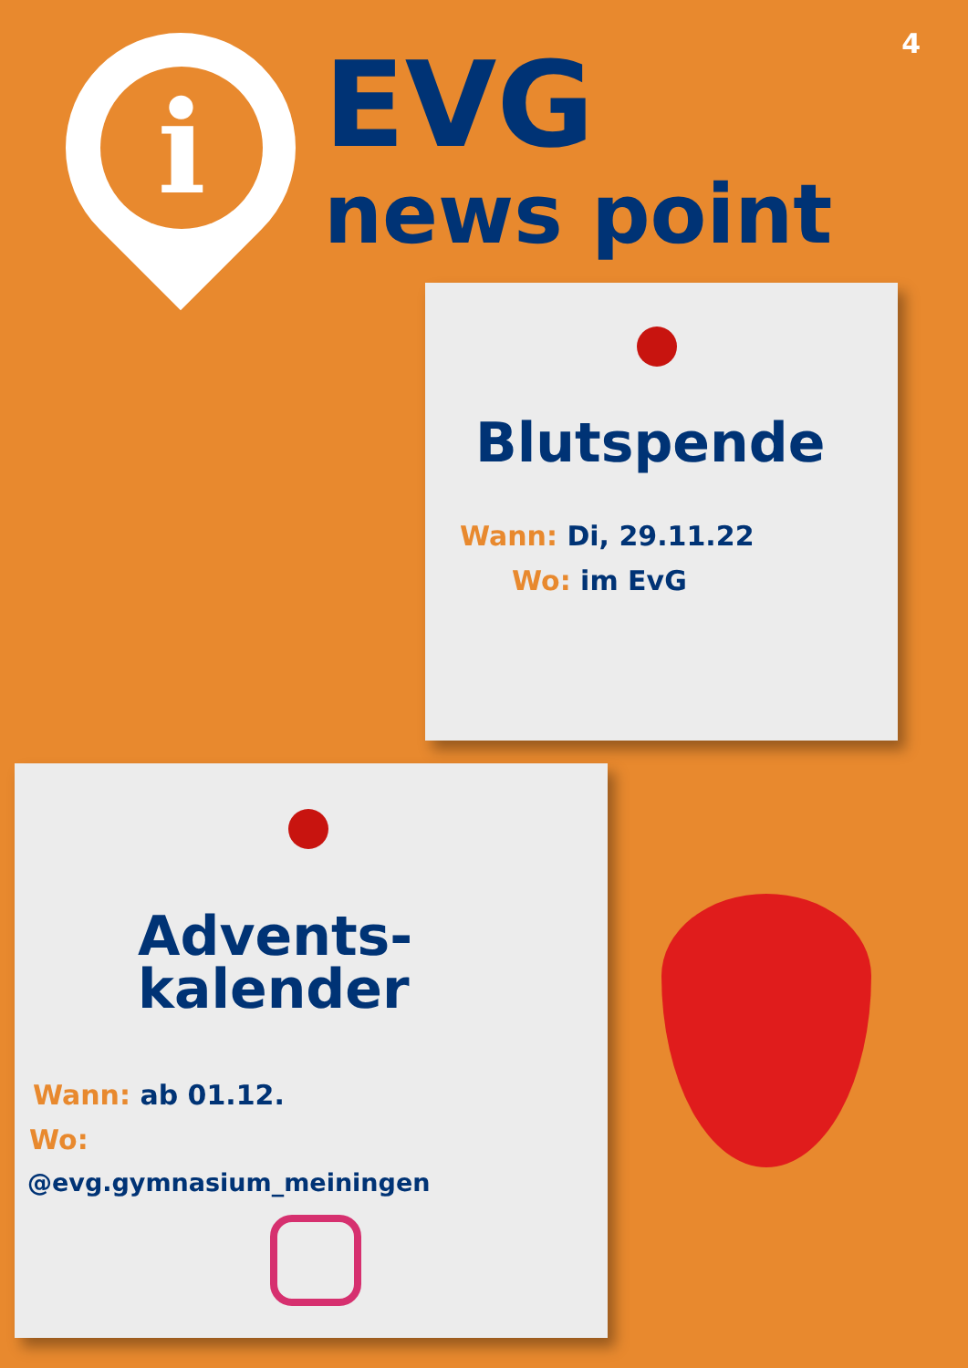4
i
EVG
news point
Blutspende
Wann: Di, 29.11.22
Wo: im EvG
Advents-
kalender
Wann: ab 01.12.
Wo:
@evg.gymnasium_meiningen